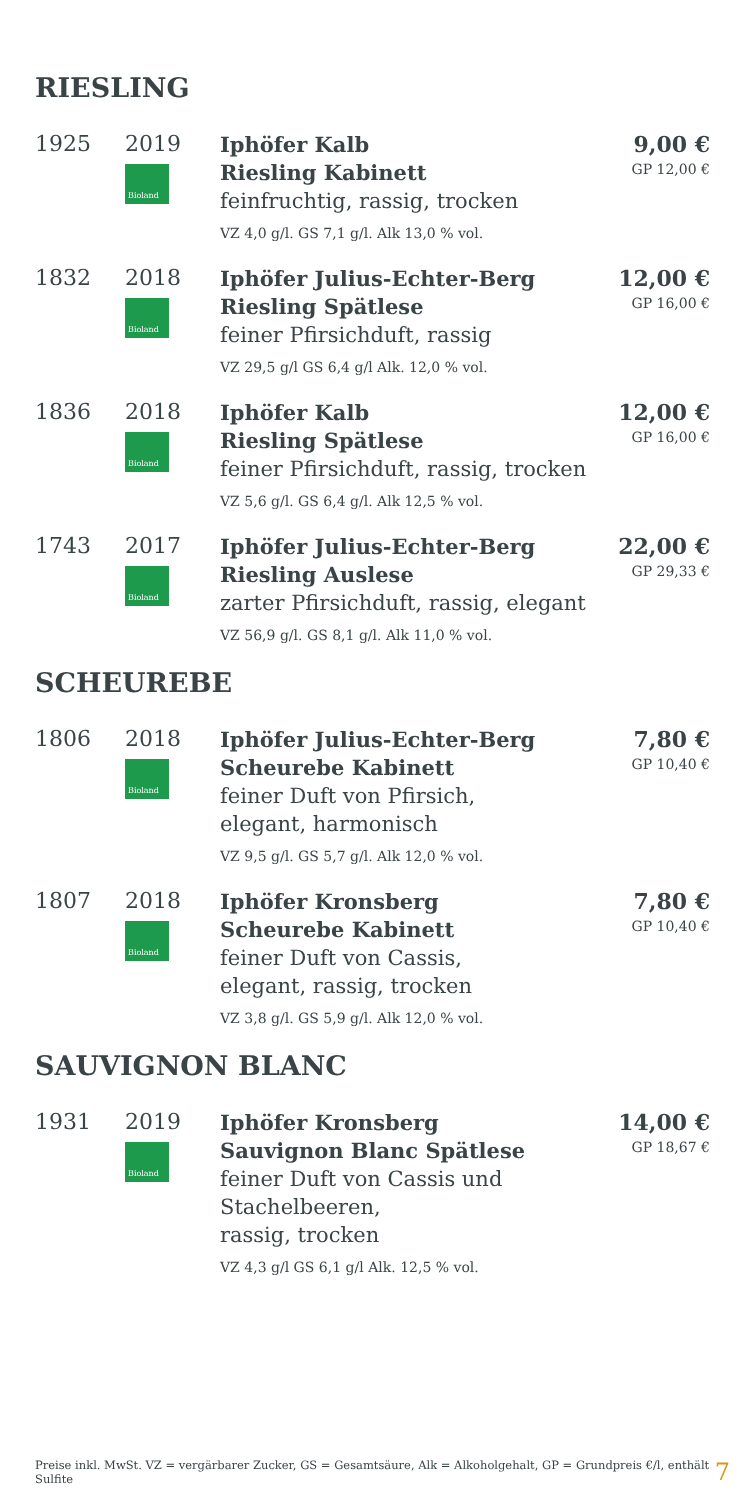RIESLING
| 1925 | 2019 Bioland | Iphöfer Kalb Riesling Kabinett feinfruchtig, rassig, trocken VZ 4,0 g/l. GS 7,1 g/l. Alk 13,0 % vol. | 9,00 € GP 12,00 € |
| 1832 | 2018 Bioland | Iphöfer Julius-Echter-Berg Riesling Spätlese feiner Pfirsichduft, rassig VZ 29,5 g/l GS 6,4 g/l Alk. 12,0 % vol. | 12,00 € GP 16,00 € |
| 1836 | 2018 Bioland | Iphöfer Kalb Riesling Spätlese feiner Pfirsichduft, rassig, trocken VZ 5,6 g/l. GS 6,4 g/l. Alk 12,5 % vol. | 12,00 € GP 16,00 € |
| 1743 | 2017 Bioland | Iphöfer Julius-Echter-Berg Riesling Auslese zarter Pfirsichduft, rassig, elegant VZ 56,9 g/l. GS 8,1 g/l. Alk 11,0 % vol. | 22,00 € GP 29,33 € |
SCHEUREBE
| 1806 | 2018 Bioland | Iphöfer Julius-Echter-Berg Scheurebe Kabinett feiner Duft von Pfirsich, elegant, harmonisch VZ 9,5 g/l. GS 5,7 g/l. Alk 12,0 % vol. | 7,80 € GP 10,40 € |
| 1807 | 2018 Bioland | Iphöfer Kronsberg Scheurebe Kabinett feiner Duft von Cassis, elegant, rassig, trocken VZ 3,8 g/l. GS 5,9 g/l. Alk 12,0 % vol. | 7,80 € GP 10,40 € |
SAUVIGNON BLANC
| 1931 | 2019 Bioland | Iphöfer Kronsberg Sauvignon Blanc Spätlese feiner Duft von Cassis und Stachelbeeren, rassig, trocken VZ 4,3 g/l GS 6,1 g/l Alk. 12,5 % vol. | 14,00 € GP 18,67 € |
Preise inkl. MwSt. VZ = vergärbarer Zucker, GS = Gesamtsäure, Alk = Alkoholgehalt, GP = Grundpreis €/l, enthält Sulfite 7